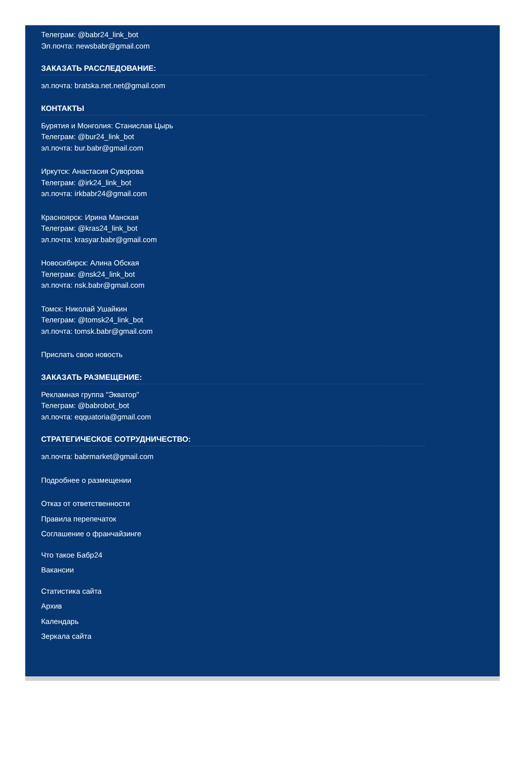Телеграм: @babr24_link_bot
Эл.почта: newsbabr@gmail.com
ЗАКАЗАТЬ РАССЛЕДОВАНИЕ:
эл.почта: bratska.net.net@gmail.com
КОНТАКТЫ
Бурятия и Монголия: Станислав Цырь
Телеграм: @bur24_link_bot
эл.почта: bur.babr@gmail.com
Иркутск: Анастасия Суворова
Телеграм: @irk24_link_bot
эл.почта: irkbabr24@gmail.com
Красноярск: Ирина Манская
Телеграм: @kras24_link_bot
эл.почта: krasyar.babr@gmail.com
Новосибирск: Алина Обская
Телеграм: @nsk24_link_bot
эл.почта: nsk.babr@gmail.com
Томск: Николай Ушайкин
Телеграм: @tomsk24_link_bot
эл.почта: tomsk.babr@gmail.com
Прислать свою новость
ЗАКАЗАТЬ РАЗМЕЩЕНИЕ:
Рекламная группа "Экватор"
Телеграм: @babrobot_bot
эл.почта: eqquatoria@gmail.com
СТРАТЕГИЧЕСКОЕ СОТРУДНИЧЕСТВО:
эл.почта: babrmarket@gmail.com
Подробнее о размещении
Отказ от ответственности
Правила перепечаток
Соглашение о франчайзинге
Что такое Бабр24
Вакансии
Статистика сайта
Архив
Календарь
Зеркала сайта